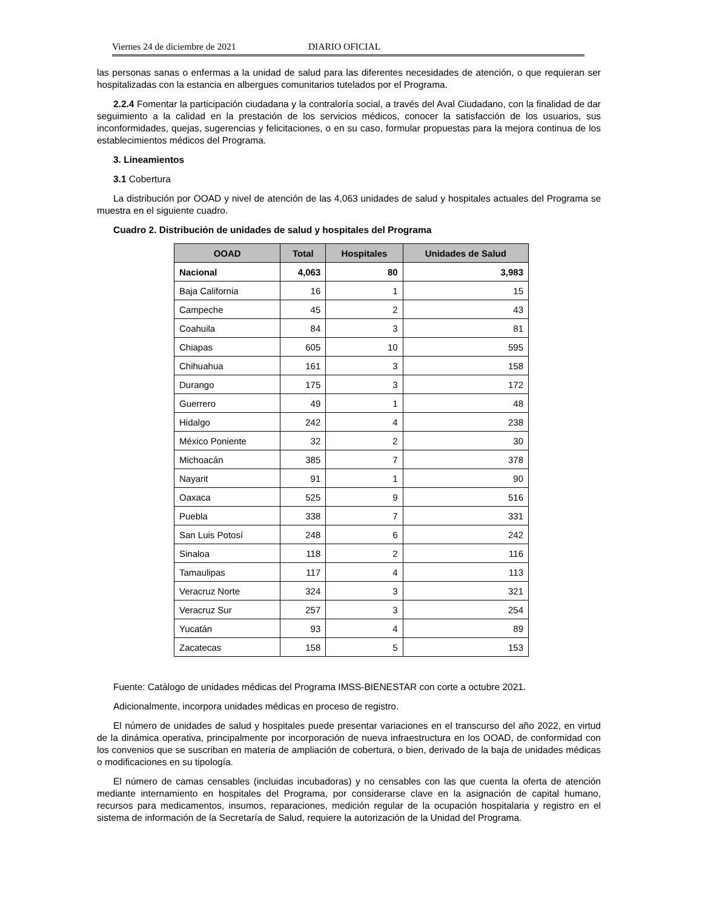Viernes 24 de diciembre de 2021 DIARIO OFICIAL
las personas sanas o enfermas a la unidad de salud para las diferentes necesidades de atención, o que requieran ser hospitalizadas con la estancia en albergues comunitarios tutelados por el Programa.
2.2.4 Fomentar la participación ciudadana y la contraloría social, a través del Aval Ciudadano, con la finalidad de dar seguimiento a la calidad en la prestación de los servicios médicos, conocer la satisfacción de los usuarios, sus inconformidades, quejas, sugerencias y felicitaciones, o en su caso, formular propuestas para la mejora continua de los establecimientos médicos del Programa.
3. Lineamientos
3.1 Cobertura
La distribución por OOAD y nivel de atención de las 4,063 unidades de salud y hospitales actuales del Programa se muestra en el siguiente cuadro.
Cuadro 2. Distribución de unidades de salud y hospitales del Programa
| OOAD | Total | Hospitales | Unidades de Salud |
| --- | --- | --- | --- |
| Nacional | 4,063 | 80 | 3,983 |
| Baja California | 16 | 1 | 15 |
| Campeche | 45 | 2 | 43 |
| Coahuila | 84 | 3 | 81 |
| Chiapas | 605 | 10 | 595 |
| Chihuahua | 161 | 3 | 158 |
| Durango | 175 | 3 | 172 |
| Guerrero | 49 | 1 | 48 |
| Hidalgo | 242 | 4 | 238 |
| México Poniente | 32 | 2 | 30 |
| Michoacán | 385 | 7 | 378 |
| Nayarit | 91 | 1 | 90 |
| Oaxaca | 525 | 9 | 516 |
| Puebla | 338 | 7 | 331 |
| San Luis Potosí | 248 | 6 | 242 |
| Sinaloa | 118 | 2 | 116 |
| Tamaulipas | 117 | 4 | 113 |
| Veracruz Norte | 324 | 3 | 321 |
| Veracruz Sur | 257 | 3 | 254 |
| Yucatán | 93 | 4 | 89 |
| Zacatecas | 158 | 5 | 153 |
Fuente: Catálogo de unidades médicas del Programa IMSS-BIENESTAR con corte a octubre 2021.
Adicionalmente, incorpora unidades médicas en proceso de registro.
El número de unidades de salud y hospitales puede presentar variaciones en el transcurso del año 2022, en virtud de la dinámica operativa, principalmente por incorporación de nueva infraestructura en los OOAD, de conformidad con los convenios que se suscriban en materia de ampliación de cobertura, o bien, derivado de la baja de unidades médicas o modificaciones en su tipología.
El número de camas censables (incluidas incubadoras) y no censables con las que cuenta la oferta de atención mediante internamiento en hospitales del Programa, por considerarse clave en la asignación de capital humano, recursos para medicamentos, insumos, reparaciones, medición regular de la ocupación hospitalaria y registro en el sistema de información de la Secretaría de Salud, requiere la autorización de la Unidad del Programa.